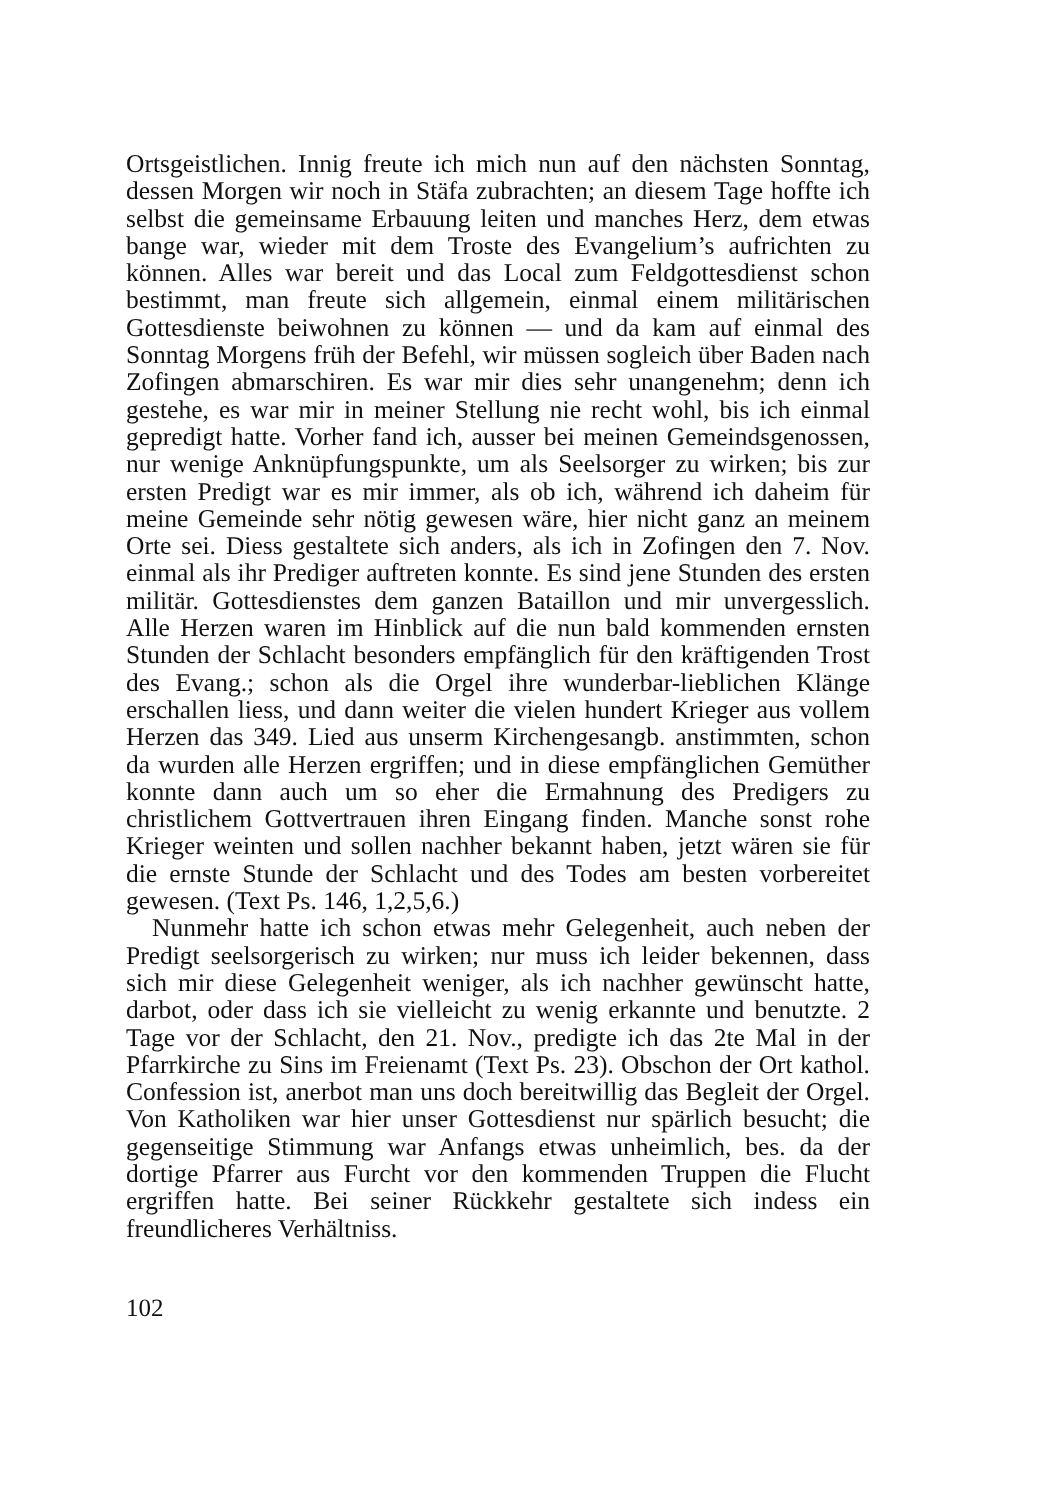Ortsgeistlichen. Innig freute ich mich nun auf den nächsten Sonntag, dessen Morgen wir noch in Stäfa zubrachten; an diesem Tage hoffte ich selbst die gemeinsame Erbauung leiten und manches Herz, dem etwas bange war, wieder mit dem Troste des Evangelium’s aufrichten zu können. Alles war bereit und das Local zum Feldgottesdienst schon bestimmt, man freute sich allgemein, einmal einem militärischen Gottesdienste beiwohnen zu können — und da kam auf einmal des Sonntag Morgens früh der Befehl, wir müssen sogleich über Baden nach Zofingen abmarschiren. Es war mir dies sehr unangenehm; denn ich gestehe, es war mir in meiner Stellung nie recht wohl, bis ich einmal gepredigt hatte. Vorher fand ich, ausser bei meinen Gemeindsgenossen, nur wenige Anknüpfungspunkte, um als Seelsorger zu wirken; bis zur ersten Predigt war es mir immer, als ob ich, während ich daheim für meine Gemeinde sehr nötig gewesen wäre, hier nicht ganz an meinem Orte sei. Diess gestaltete sich anders, als ich in Zofingen den 7. Nov. einmal als ihr Prediger auftreten konnte. Es sind jene Stunden des ersten militär. Gottesdienstes dem ganzen Bataillon und mir unvergesslich. Alle Herzen waren im Hinblick auf die nun bald kommenden ernsten Stunden der Schlacht besonders empfänglich für den kräftigenden Trost des Evang.; schon als die Orgel ihre wunderbar-lieblichen Klänge erschallen liess, und dann weiter die vielen hundert Krieger aus vollem Herzen das 349. Lied aus unserm Kirchengesangb. anstimmten, schon da wurden alle Herzen ergriffen; und in diese empfänglichen Gemüther konnte dann auch um so eher die Ermahnung des Predigers zu christlichem Gottvertrauen ihren Eingang finden. Manche sonst rohe Krieger weinten und sollen nachher bekannt haben, jetzt wären sie für die ernste Stunde der Schlacht und des Todes am besten vorbereitet gewesen. (Text Ps. 146, 1,2,5,6.)
Nunmehr hatte ich schon etwas mehr Gelegenheit, auch neben der Predigt seelsorgerisch zu wirken; nur muss ich leider bekennen, dass sich mir diese Gelegenheit weniger, als ich nachher gewünscht hatte, darbot, oder dass ich sie vielleicht zu wenig erkannte und benutzte. 2 Tage vor der Schlacht, den 21. Nov., predigte ich das 2te Mal in der Pfarrkirche zu Sins im Freienamt (Text Ps. 23). Obschon der Ort kathol. Confession ist, anerbot man uns doch bereitwillig das Begleit der Orgel. Von Katholiken war hier unser Gottesdienst nur spärlich besucht; die gegenseitige Stimmung war Anfangs etwas unheimlich, bes. da der dortige Pfarrer aus Furcht vor den kommenden Truppen die Flucht ergriffen hatte. Bei seiner Rückkehr gestaltete sich indess ein freundlicheres Verhältniss.
102